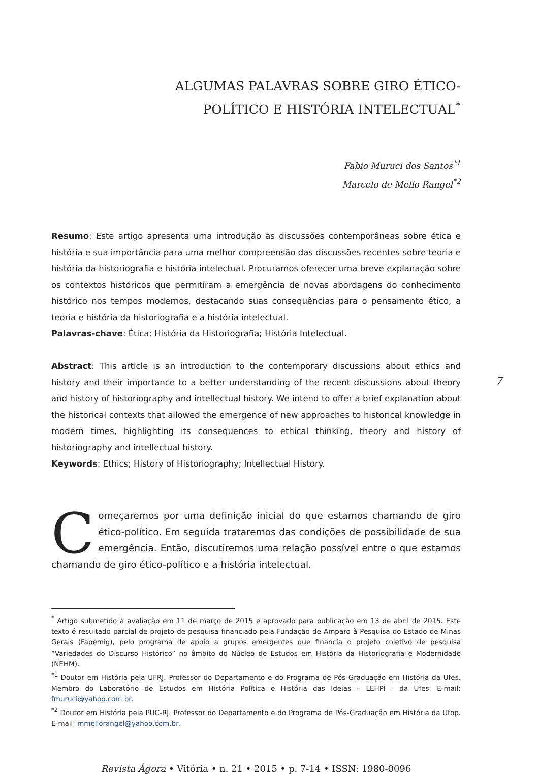ALGUMAS PALAVRAS SOBRE GIRO ÉTICO-
POLÍTICO E HISTÓRIA INTELECTUAL<sup>*</sup>
Fabio Muruci dos Santos<sup>*1</sup>
Marcelo de Mello Rangel<sup>*2</sup>
Resumo: Este artigo apresenta uma introdução às discussões contemporâneas sobre ética e história e sua importância para uma melhor compreensão das discussões recentes sobre teoria e história da historiografia e história intelectual. Procuramos oferecer uma breve explanação sobre os contextos históricos que permitiram a emergência de novas abordagens do conhecimento histórico nos tempos modernos, destacando suas consequências para o pensamento ético, a teoria e história da historiografia e a história intelectual.
Palavras-chave: Ética; História da Historiografia; História Intelectual.
Abstract: This article is an introduction to the contemporary discussions about ethics and history and their importance to a better understanding of the recent discussions about theory and history of historiography and intellectual history. We intend to offer a brief explanation about the historical contexts that allowed the emergence of new approaches to historical knowledge in modern times, highlighting its consequences to ethical thinking, theory and history of historiography and intellectual history.
Keywords: Ethics; History of Historiography; Intellectual History.
Começaremos por uma definição inicial do que estamos chamando de giro ético-político. Em seguida trataremos das condições de possibilidade de sua emergência. Então, discutiremos uma relação possível entre o que estamos chamando de giro ético-político e a história intelectual.
<sup>*</sup> Artigo submetido à avaliação em 11 de março de 2015 e aprovado para publicação em 13 de abril de 2015. Este texto é resultado parcial de projeto de pesquisa financiado pela Fundação de Amparo à Pesquisa do Estado de Minas Gerais (Fapemig), pelo programa de apoio a grupos emergentes que financia o projeto coletivo de pesquisa “Variedades do Discurso Histórico” no âmbito do Núcleo de Estudos em História da Historiografia e Modernidade (NEHM).
<sup>*1</sup> Doutor em História pela UFRJ. Professor do Departamento e do Programa de Pós-Graduação em História da Ufes. Membro do Laboratório de Estudos em História Política e História das Ideias – LEHPI - da Ufes. E-mail: fmuruci@yahoo.com.br.
<sup>*2</sup> Doutor em História pela PUC-RJ. Professor do Departamento e do Programa de Pós-Graduação em História da Ufop. E-mail: mmellorangel@yahoo.com.br.
Revista Ágora • Vitória • n. 21 • 2015 • p. 7-14 • ISSN: 1980-0096
7